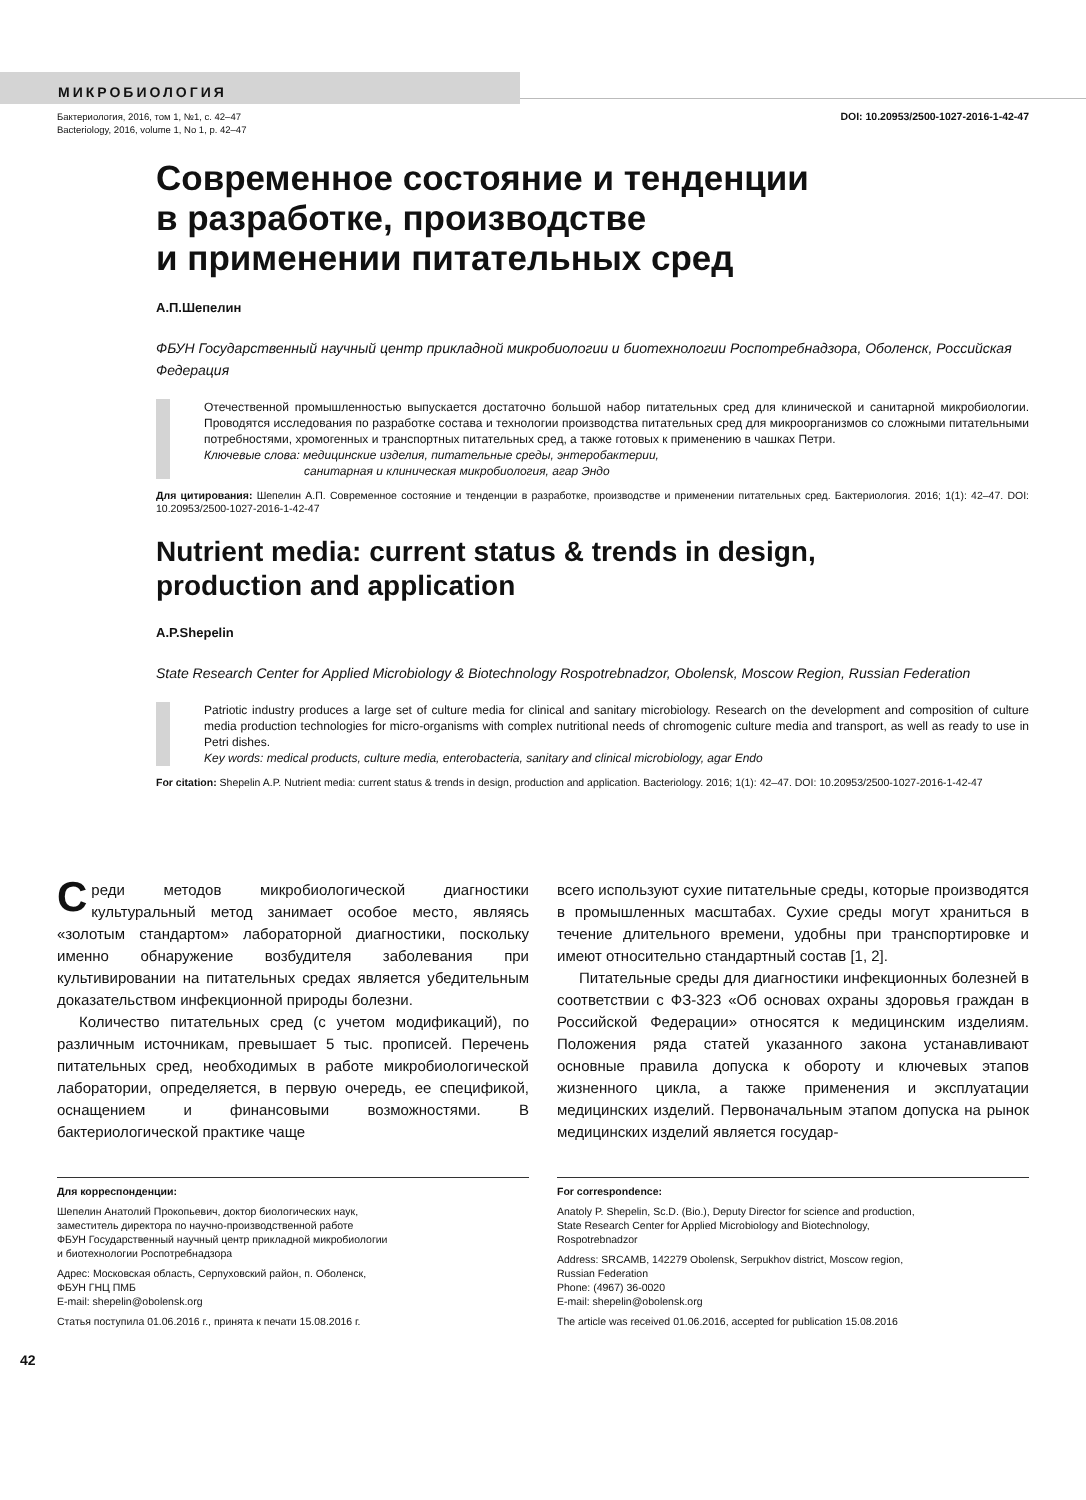МИКРОБИОЛОГИЯ
Бактериология, 2016, том 1, №1, c. 42–47
Bacteriology, 2016, volume 1, No 1, p. 42–47
DOI: 10.20953/2500-1027-2016-1-42-47
Современное состояние и тенденции
в разработке, производстве
и применении питательных сред
А.П.Шепелин
ФБУН Государственный научный центр прикладной микробиологии и биотехнологии Роспотребнадзора, Оболенск, Российская Федерация
Отечественной промышленностью выпускается достаточно большой набор питательных сред для клинической и санитарной микробиологии. Проводятся исследования по разработке состава и технологии производства питательных сред для микроорганизмов со сложными питательными потребностями, хромогенных и транспортных питательных сред, а также готовых к применению в чашках Петри.
Ключевые слова: медицинские изделия, питательные среды, энтеробактерии,
санитарная и клиническая микробиология, агар Эндо
Для цитирования: Шепелин А.П. Современное состояние и тенденции в разработке, производстве и применении питательных сред. Бактериология. 2016; 1(1): 42–47. DOI: 10.20953/2500-1027-2016-1-42-47
Nutrient media: current status & trends in design,
production and application
A.P.Shepelin
State Research Center for Applied Microbiology & Biotechnology Rospotrebnadzor, Obolensk, Moscow Region, Russian Federation
Patriotic industry produces a large set of culture media for clinical and sanitary microbiology. Research on the development and composition of culture media production technologies for micro-organisms with complex nutritional needs of chromogenic culture media and transport, as well as ready to use in Petri dishes.
Key words: medical products, culture media, enterobacteria, sanitary and clinical microbiology, agar Endo
For citation: Shepelin A.P. Nutrient media: current status & trends in design, production and application. Bacteriology. 2016; 1(1): 42–47. DOI: 10.20953/2500-1027-2016-1-42-47
Среди методов микробиологической диагностики культуральный метод занимает особое место, являясь «золотым стандартом» лабораторной диагностики, поскольку именно обнаружение возбудителя заболевания при культивировании на питательных средах является убедительным доказательством инфекционной природы болезни.
Количество питательных сред (с учетом модификаций), по различным источникам, превышает 5 тыс. прописей. Перечень питательных сред, необходимых в работе микробиологической лаборатории, определяется, в первую очередь, ее спецификой, оснащением и финансовыми возможностями. В бактериологической практике чаще
всего используют сухие питательные среды, которые производятся в промышленных масштабах. Сухие среды могут храниться в течение длительного времени, удобны при транспортировке и имеют относительно стандартный состав [1, 2].
Питательные среды для диагностики инфекционных болезней в соответствии с ФЗ-323 «Об основах охраны здоровья граждан в Российской Федерации» относятся к медицинским изделиям. Положения ряда статей указанного закона устанавливают основные правила допуска к обороту и ключевых этапов жизненного цикла, а также применения и эксплуатации медицинских изделий. Первоначальным этапом допуска на рынок медицинских изделий является государ-
Для корреспонденции:
Шепелин Анатолий Прокопьевич, доктор биологических наук,
заместитель директора по научно-производственной работе
ФБУН Государственный научный центр прикладной микробиологии
и биотехнологии Роспотребнадзора
Адрес: Московская область, Серпуховский район, п. Оболенск,
ФБУН ГНЦ ПМБ
E-mail: shepelin@obolensk.org
Статья поступила 01.06.2016 г., принята к печати 15.08.2016 г.
For correspondence:
Anatoly P. Shepelin, Sc.D. (Bio.), Deputy Director for science and production,
State Research Center for Applied Microbiology and Biotechnology,
Rospotrebnadzor
Address: SRCAMB, 142279 Obolensk, Serpukhov district, Moscow region,
Russian Federation
Phone: (4967) 36-0020
E-mail: shepelin@obolensk.org
The article was received 01.06.2016, accepted for publication 15.08.2016
42